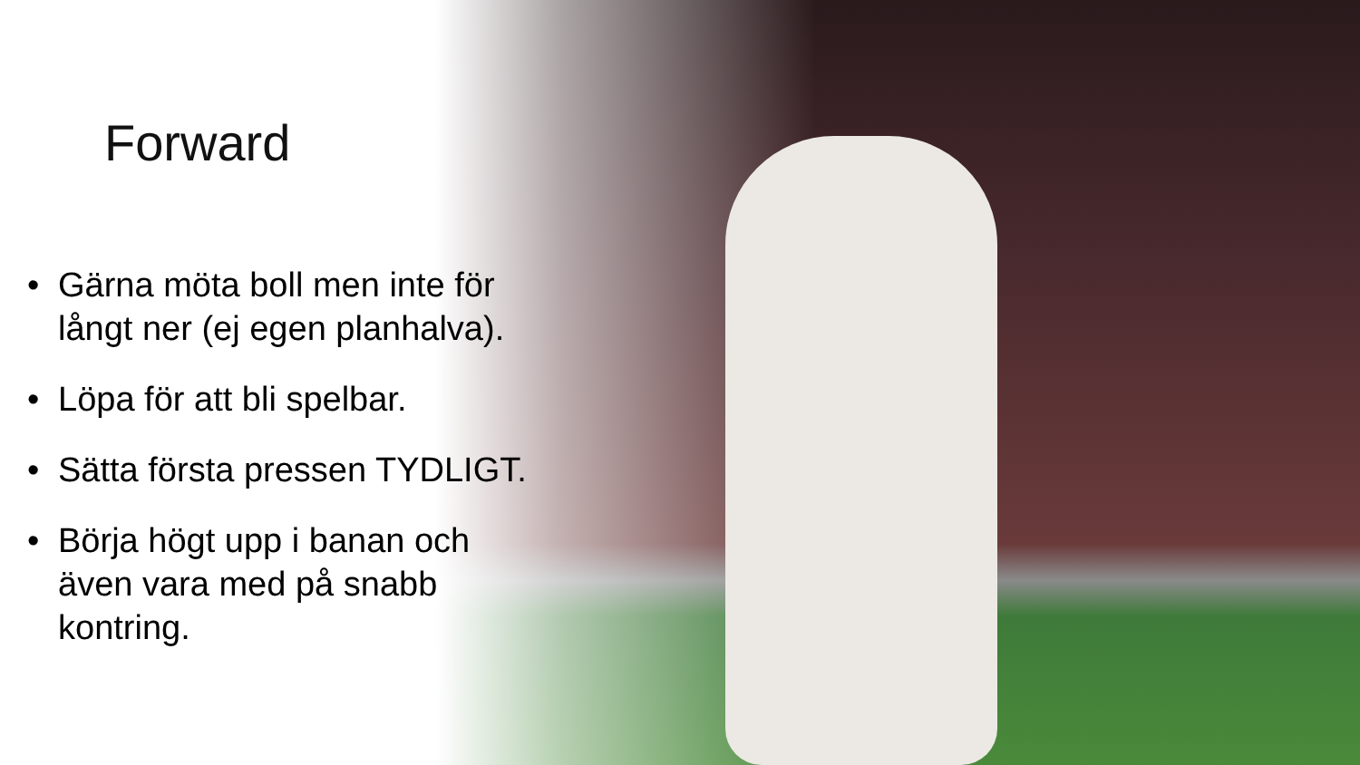Forward
• Gärna möta boll men inte för långt ner (ej egen planhalva).
• Löpa för att bli spelbar.
• Sätta första pressen TYDLIGT.
• Börja högt upp i banan och även vara med på snabb kontring.